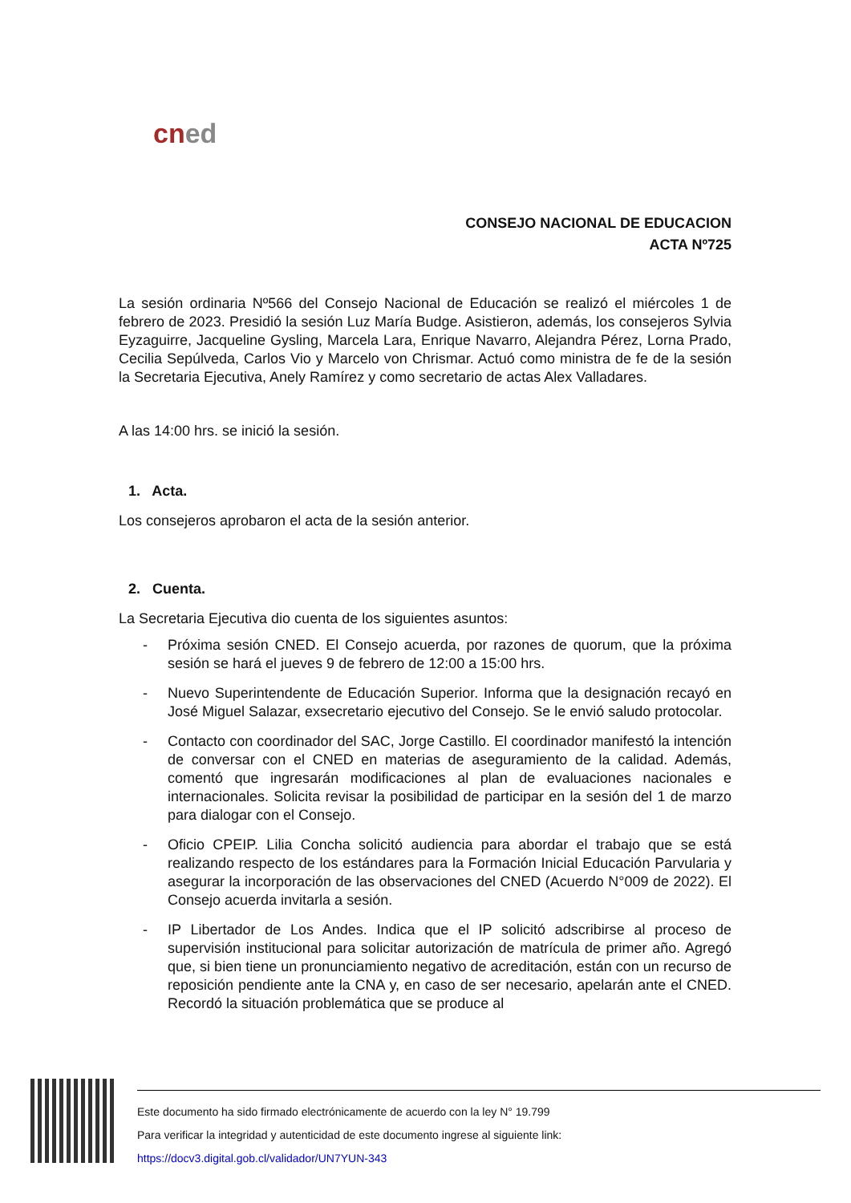cned
CONSEJO NACIONAL DE EDUCACION
ACTA Nº725
La sesión ordinaria Nº566 del Consejo Nacional de Educación se realizó el miércoles 1 de febrero de 2023. Presidió la sesión Luz María Budge. Asistieron, además, los consejeros Sylvia Eyzaguirre, Jacqueline Gysling, Marcela Lara, Enrique Navarro, Alejandra Pérez, Lorna Prado, Cecilia Sepúlveda, Carlos Vio y Marcelo von Chrismar. Actuó como ministra de fe de la sesión la Secretaria Ejecutiva, Anely Ramírez y como secretario de actas Alex Valladares.
A las 14:00 hrs. se inició la sesión.
1. Acta.
Los consejeros aprobaron el acta de la sesión anterior.
2. Cuenta.
La Secretaria Ejecutiva dio cuenta de los siguientes asuntos:
- Próxima sesión CNED. El Consejo acuerda, por razones de quorum, que la próxima sesión se hará el jueves 9 de febrero de 12:00 a 15:00 hrs.
- Nuevo Superintendente de Educación Superior. Informa que la designación recayó en José Miguel Salazar, exsecretario ejecutivo del Consejo. Se le envió saludo protocolar.
- Contacto con coordinador del SAC, Jorge Castillo. El coordinador manifestó la intención de conversar con el CNED en materias de aseguramiento de la calidad. Además, comentó que ingresarán modificaciones al plan de evaluaciones nacionales e internacionales. Solicita revisar la posibilidad de participar en la sesión del 1 de marzo para dialogar con el Consejo.
- Oficio CPEIP. Lilia Concha solicitó audiencia para abordar el trabajo que se está realizando respecto de los estándares para la Formación Inicial Educación Parvularia y asegurar la incorporación de las observaciones del CNED (Acuerdo N°009 de 2022). El Consejo acuerda invitarla a sesión.
- IP Libertador de Los Andes. Indica que el IP solicitó adscribirse al proceso de supervisión institucional para solicitar autorización de matrícula de primer año. Agregó que, si bien tiene un pronunciamiento negativo de acreditación, están con un recurso de reposición pendiente ante la CNA y, en caso de ser necesario, apelarán ante el CNED. Recordó la situación problemática que se produce al
Este documento ha sido firmado electrónicamente de acuerdo con la ley N° 19.799
Para verificar la integridad y autenticidad de este documento ingrese al siguiente link:
https://docv3.digital.gob.cl/validador/UN7YUN-343